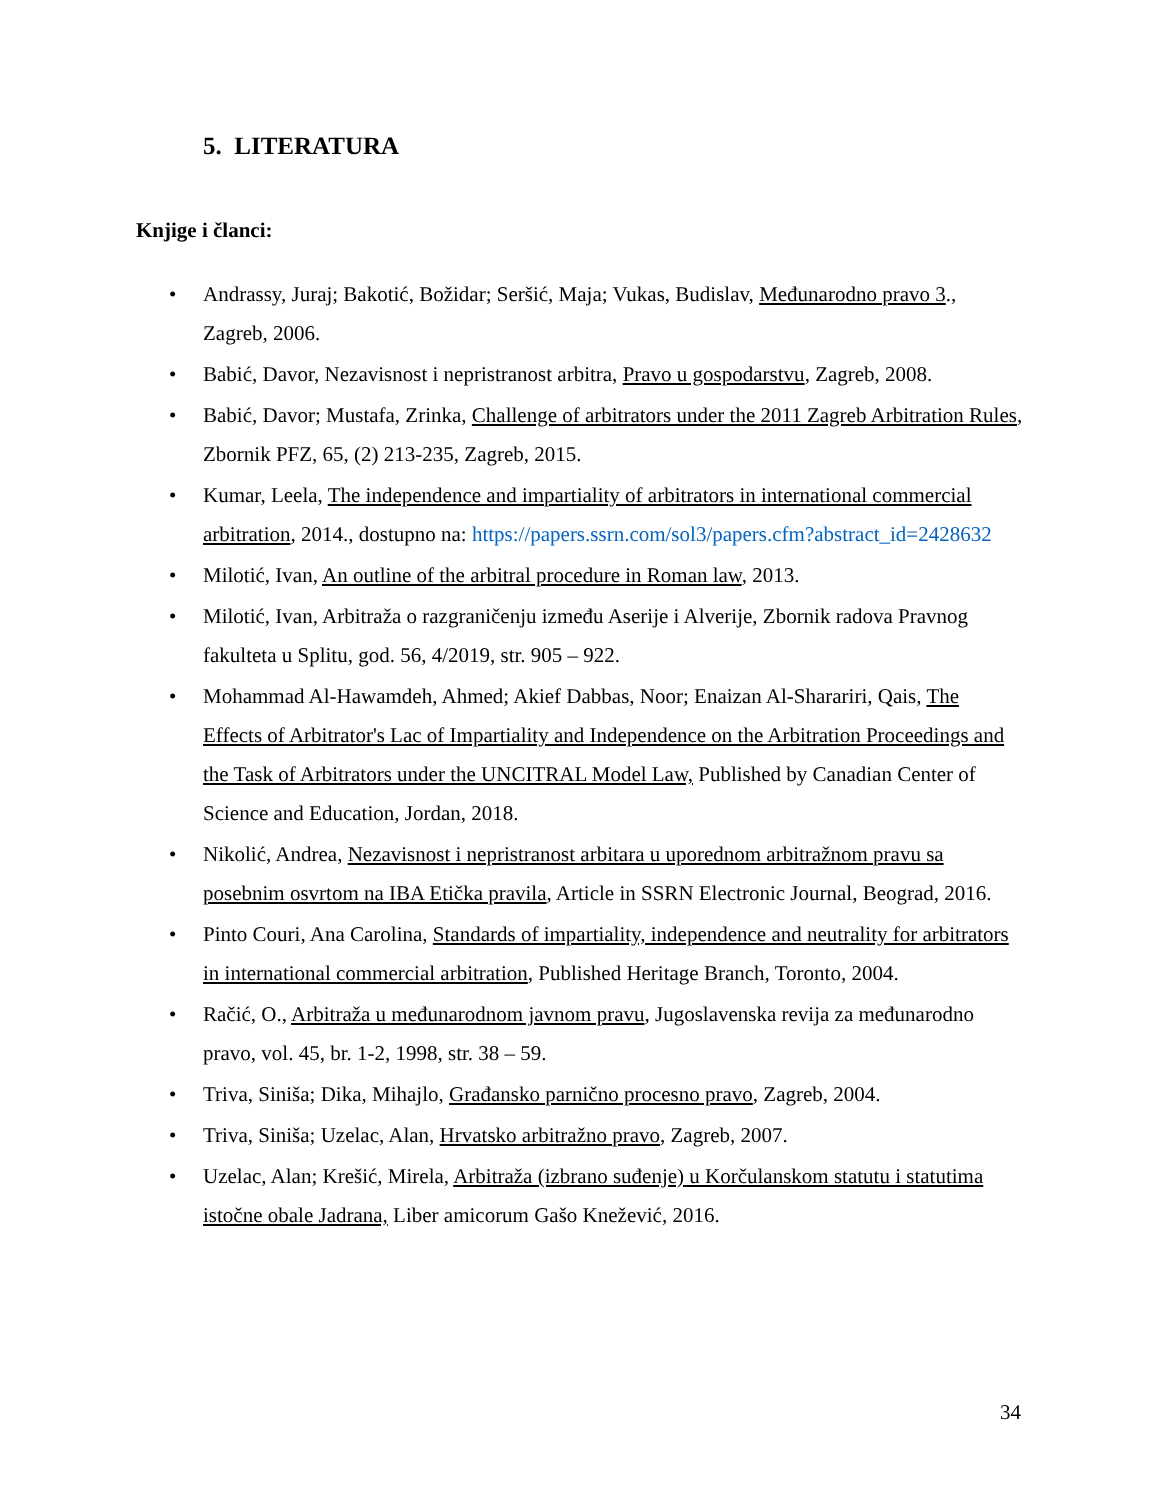5. LITERATURA
Knjige i članci:
• Andrassy, Juraj; Bakotić, Božidar; Seršić, Maja; Vukas, Budislav, Međunarodno pravo 3., Zagreb, 2006.
• Babić, Davor, Nezavisnost i nepristranost arbitra, Pravo u gospodarstvu, Zagreb, 2008.
• Babić, Davor; Mustafa, Zrinka, Challenge of arbitrators under the 2011 Zagreb Arbitration Rules, Zbornik PFZ, 65, (2) 213-235, Zagreb, 2015.
• Kumar, Leela, The independence and impartiality of arbitrators in international commercial arbitration, 2014., dostupno na: https://papers.ssrn.com/sol3/papers.cfm?abstract_id=2428632
• Milotić, Ivan, An outline of the arbitral procedure in Roman law, 2013.
• Milotić, Ivan, Arbitraža o razgraničenju između Aserije i Alverije, Zbornik radova Pravnog fakulteta u Splitu, god. 56, 4/2019, str. 905 – 922.
• Mohammad Al-Hawamdeh, Ahmed; Akief Dabbas, Noor; Enaizan Al-Sharariri, Qais, The Effects of Arbitrator's Lac of Impartiality and Independence on the Arbitration Proceedings and the Task of Arbitrators under the UNCITRAL Model Law, Published by Canadian Center of Science and Education, Jordan, 2018.
• Nikolić, Andrea, Nezavisnost i nepristranost arbitara u uporednom arbitražnom pravu sa posebnim osvrtom na IBA Etička pravila, Article in SSRN Electronic Journal, Beograd, 2016.
• Pinto Couri, Ana Carolina, Standards of impartiality, independence and neutrality for arbitrators in international commercial arbitration, Published Heritage Branch, Toronto, 2004.
• Račić, O., Arbitraža u međunarodnom javnom pravu, Jugoslavenska revija za međunarodno pravo, vol. 45, br. 1-2, 1998, str. 38 – 59.
• Triva, Siniša; Dika, Mihajlo, Građansko parnično procesno pravo, Zagreb, 2004.
• Triva, Siniša; Uzelac, Alan, Hrvatsko arbitražno pravo, Zagreb, 2007.
• Uzelac, Alan; Krešić, Mirela, Arbitraža (izbrano suđenje) u Korčulanskom statutu i statutima istočne obale Jadrana, Liber amicorum Gašo Knežević, 2016.
34